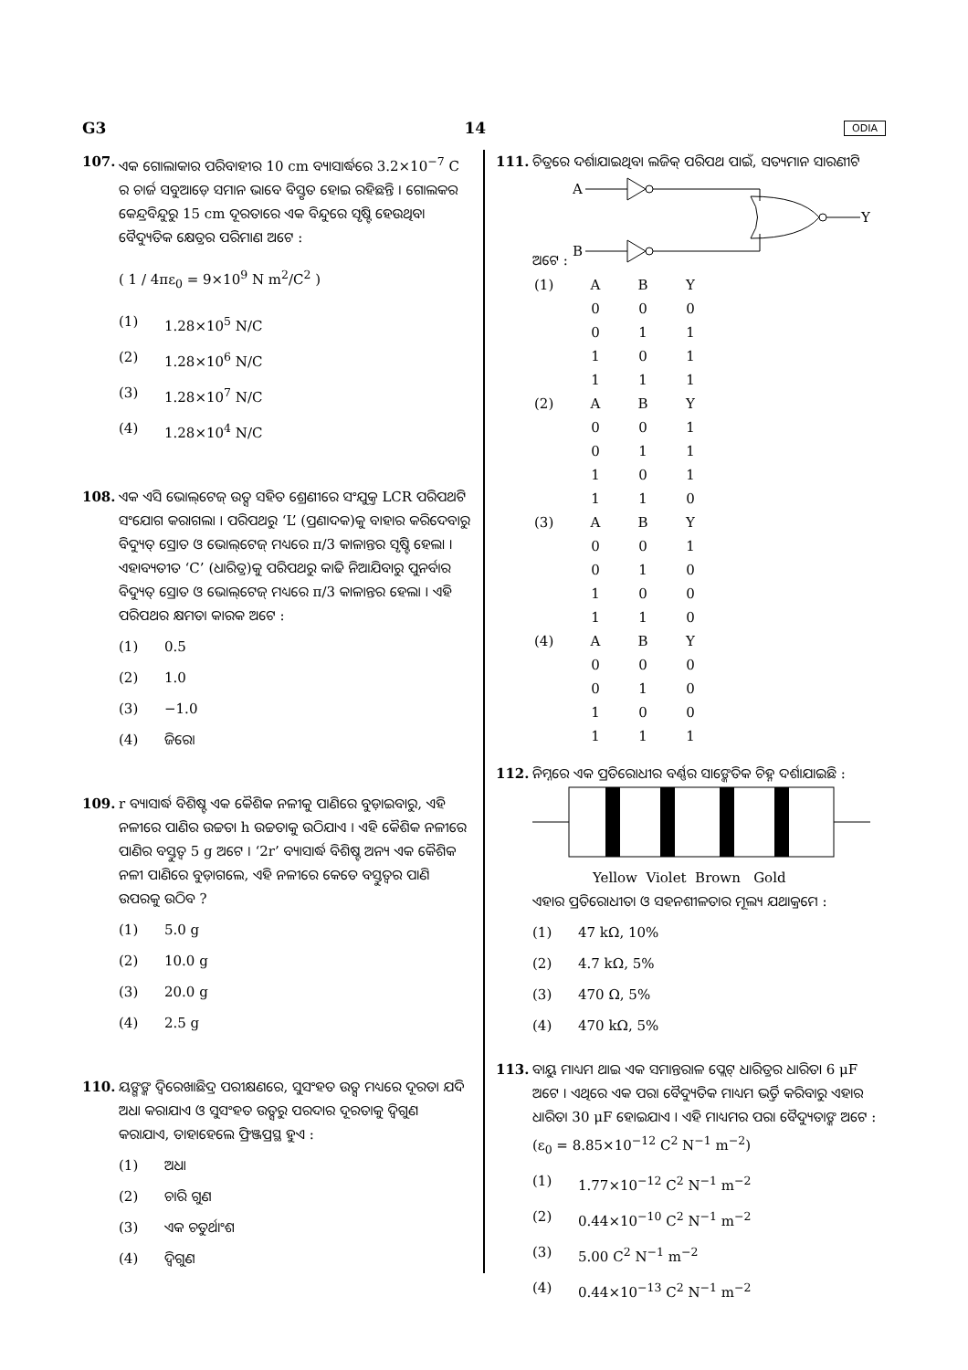G3 14 ODIA
107. ଏକ ଗୋଲାକାର ପରିବାହୀର 10 cm ବ୍ୟାସାର୍ଦ୍ଧରେ 3.2×10<sup>−7</sup> C ର ଚାର୍ଜ ସବୁଆଡ଼େ ସମାନ ଭାବେ ବିସ୍ତୃତ ହୋଇ ରହିଛନ୍ତି । ଗୋଲକର କେନ୍ଦ୍ରବିନ୍ଦୁରୁ 15 cm ଦୂରତାରେ ଏକ ବିନ୍ଦୁରେ ସୃଷ୍ଟି ହେଉଥିବା ବୈଦ୍ୟୁତିକ କ୍ଷେତ୍ରର ପରିମାଣ ଅଟେ :
( 1 / 4πε<sub>0</sub> = 9×10<sup>9</sup> N m<sup>2</sup>/C<sup>2</sup> )
(1) 1.28×10<sup>5</sup> N/C
(2) 1.28×10<sup>6</sup> N/C
(3) 1.28×10<sup>7</sup> N/C
(4) 1.28×10<sup>4</sup> N/C
108. ଏକ ଏସି ଭୋଲ୍‌ଟେଜ୍ ଉତ୍ସ ସହିତ ଶ୍ରେଣୀରେ ସଂଯୁକ୍ତ LCR ପରିପଥଟି ସଂଯୋଗ କରାଗଲା । ପରିପଥରୁ ‘L’ (ପ୍ରଣାଦକ)କୁ ବାହାର କରିଦେବାରୁ ବିଦ୍ୟୁତ୍ ସ୍ରୋତ ଓ ଭୋଲ୍‌ଟେଜ୍ ମଧ୍ୟରେ π/3 କାଳାନ୍ତର ସୃଷ୍ଟି ହେଲା । ଏହାବ୍ୟତୀତ ‘C’ (ଧାରିତ୍ର)କୁ ପରିପଥରୁ କାଢି ନିଆଯିବାରୁ ପୁନର୍ବାର ବିଦ୍ୟୁତ୍ ସ୍ରୋତ ଓ ଭୋଲ୍‌ଟେଜ୍ ମଧ୍ୟରେ π/3 କାଳାନ୍ତର ହେଲା । ଏହି ପରିପଥର କ୍ଷମତା କାରକ ଅଟେ :
(1) 0.5
(2) 1.0
(3) −1.0
(4) ଜିରୋ
109. r ବ୍ୟାସାର୍ଦ୍ଧ ବିଶିଷ୍ଟ ଏକ କୈଶିକ ନଳୀକୁ ପାଣିରେ ବୁଡ଼ାଇବାରୁ, ଏହି ନଳୀରେ ପାଣିର ଉଚ୍ଚତା h ଉଚ୍ଚତାକୁ ଉଠିଯାଏ । ଏହି କୈଶିକ ନଳୀରେ ପାଣିର ବସ୍ତୁତ୍ୱ 5 g ଅଟେ । ‘2r’ ବ୍ୟାସାର୍ଦ୍ଧ ବିଶିଷ୍ଟ ଅନ୍ୟ ଏକ କୈଶିକ ନଳୀ ପାଣିରେ ବୁଡ଼ାଗଲେ, ଏହି ନଳୀରେ କେତେ ବସ୍ତୁତ୍ୱର ପାଣି ଉପରକୁ ଉଠିବ ?
(1) 5.0 g
(2) 10.0 g
(3) 20.0 g
(4) 2.5 g
110. ୟଙ୍ଗଙ୍କ ଦ୍ୱିରେଖାଛିଦ୍ର ପରୀକ୍ଷଣରେ, ସୁସଂହତ ଉତ୍ସ ମଧ୍ୟରେ ଦୂରତା ଯଦି ଅଧା କରାଯାଏ ଓ ସୁସଂହତ ଉତ୍ସରୁ ପରଦାର ଦୂରତାକୁ ଦ୍ୱିଗୁଣ କରାଯାଏ, ତାହାହେଲେ ଫ୍ରିଞ୍ଜପ୍ରସ୍ଥ ହୁଏ :
(1) ଅଧା
(2) ଚାରି ଗୁଣ
(3) ଏକ ଚତୁର୍ଥାଂଶ
(4) ଦ୍ୱିଗୁଣ
111. ଚିତ୍ରରେ ଦର୍ଶାଯାଇଥିବା ଲଜିକ୍ ପରିପଥ ପାଇଁ, ସତ୍ୟମାନ ସାରଣୀଟି ଅଟେ :
A
B
Y
| (1) | A | B | Y |
| | 0 | 0 | 0 |
| | 0 | 1 | 1 |
| | 1 | 0 | 1 |
| | 1 | 1 | 1 |
| (2) | A | B | Y |
| | 0 | 0 | 1 |
| | 0 | 1 | 1 |
| | 1 | 0 | 1 |
| | 1 | 1 | 0 |
| (3) | A | B | Y |
| | 0 | 0 | 1 |
| | 0 | 1 | 0 |
| | 1 | 0 | 0 |
| | 1 | 1 | 0 |
| (4) | A | B | Y |
| | 0 | 0 | 0 |
| | 0 | 1 | 0 |
| | 1 | 0 | 0 |
| | 1 | 1 | 1 |
112. ନିମ୍ନରେ ଏକ ପ୍ରତିରୋଧୀର ବର୍ଣ୍ଣର ସାଙ୍କେତିକ ଚିହ୍ନ ଦର୍ଶାଯାଇଛି :
Yellow Violet Brown Gold
ଏହାର ପ୍ରତିରୋଧୀତା ଓ ସହନଶୀଳତାର ମୂଲ୍ୟ ଯଥାକ୍ରମେ :
(1) 47 kΩ, 10%
(2) 4.7 kΩ, 5%
(3) 470 Ω, 5%
(4) 470 kΩ, 5%
113. ବାୟୁ ମାଧ୍ୟମ ଥାଇ ଏକ ସମାନ୍ତରାଳ ପ୍ଲେଟ୍ ଧାରିତ୍ରର ଧାରିତା 6 μF ଅଟେ । ଏଥିରେ ଏକ ପରା ବୈଦ୍ୟୁତିକ ମାଧ୍ୟମ ଭର୍ତ୍ତି କରିବାରୁ ଏହାର ଧାରିତା 30 μF ହୋଇଯାଏ । ଏହି ମାଧ୍ୟମର ପରା ବୈଦ୍ୟୁତାଙ୍କ ଅଟେ :
(ε<sub>0</sub> = 8.85×10<sup>−12</sup> C<sup>2</sup> N<sup>−1</sup> m<sup>−2</sup>)
(1) 1.77×10<sup>−12</sup> C<sup>2</sup> N<sup>−1</sup> m<sup>−2</sup>
(2) 0.44×10<sup>−10</sup> C<sup>2</sup> N<sup>−1</sup> m<sup>−2</sup>
(3) 5.00 C<sup>2</sup> N<sup>−1</sup> m<sup>−2</sup>
(4) 0.44×10<sup>−13</sup> C<sup>2</sup> N<sup>−1</sup> m<sup>−2</sup>